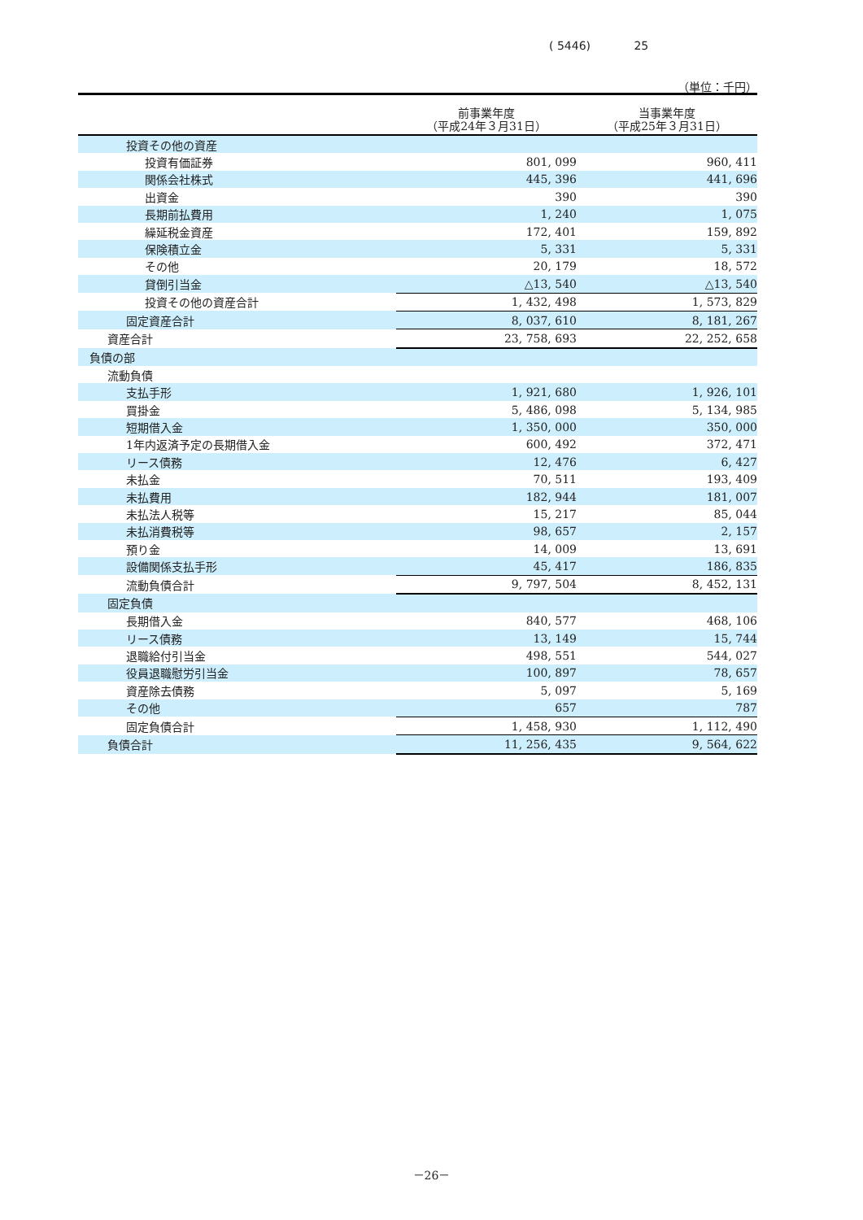( 5446) 25
（単位：千円）
| | 前事業年度 （平成24年３月31日） | 当事業年度 （平成25年３月31日） |
| --- | --- | --- |
| 投資その他の資産 | | |
| 投資有価証券 | 801, 099 | 960, 411 |
| 関係会社株式 | 445, 396 | 441, 696 |
| 出資金 | 390 | 390 |
| 長期前払費用 | 1, 240 | 1, 075 |
| 繰延税金資産 | 172, 401 | 159, 892 |
| 保険積立金 | 5, 331 | 5, 331 |
| その他 | 20, 179 | 18, 572 |
| 貸倒引当金 | △13, 540 | △13, 540 |
| 投資その他の資産合計 | 1, 432, 498 | 1, 573, 829 |
| 固定資産合計 | 8, 037, 610 | 8, 181, 267 |
| 資産合計 | 23, 758, 693 | 22, 252, 658 |
| 負債の部 | | |
| 流動負債 | | |
| 支払手形 | 1, 921, 680 | 1, 926, 101 |
| 買掛金 | 5, 486, 098 | 5, 134, 985 |
| 短期借入金 | 1, 350, 000 | 350, 000 |
| 1年内返済予定の長期借入金 | 600, 492 | 372, 471 |
| リース債務 | 12, 476 | 6, 427 |
| 未払金 | 70, 511 | 193, 409 |
| 未払費用 | 182, 944 | 181, 007 |
| 未払法人税等 | 15, 217 | 85, 044 |
| 未払消費税等 | 98, 657 | 2, 157 |
| 預り金 | 14, 009 | 13, 691 |
| 設備関係支払手形 | 45, 417 | 186, 835 |
| 流動負債合計 | 9, 797, 504 | 8, 452, 131 |
| 固定負債 | | |
| 長期借入金 | 840, 577 | 468, 106 |
| リース債務 | 13, 149 | 15, 744 |
| 退職給付引当金 | 498, 551 | 544, 027 |
| 役員退職慰労引当金 | 100, 897 | 78, 657 |
| 資産除去債務 | 5, 097 | 5, 169 |
| その他 | 657 | 787 |
| 固定負債合計 | 1, 458, 930 | 1, 112, 490 |
| 負債合計 | 11, 256, 435 | 9, 564, 622 |
－26－